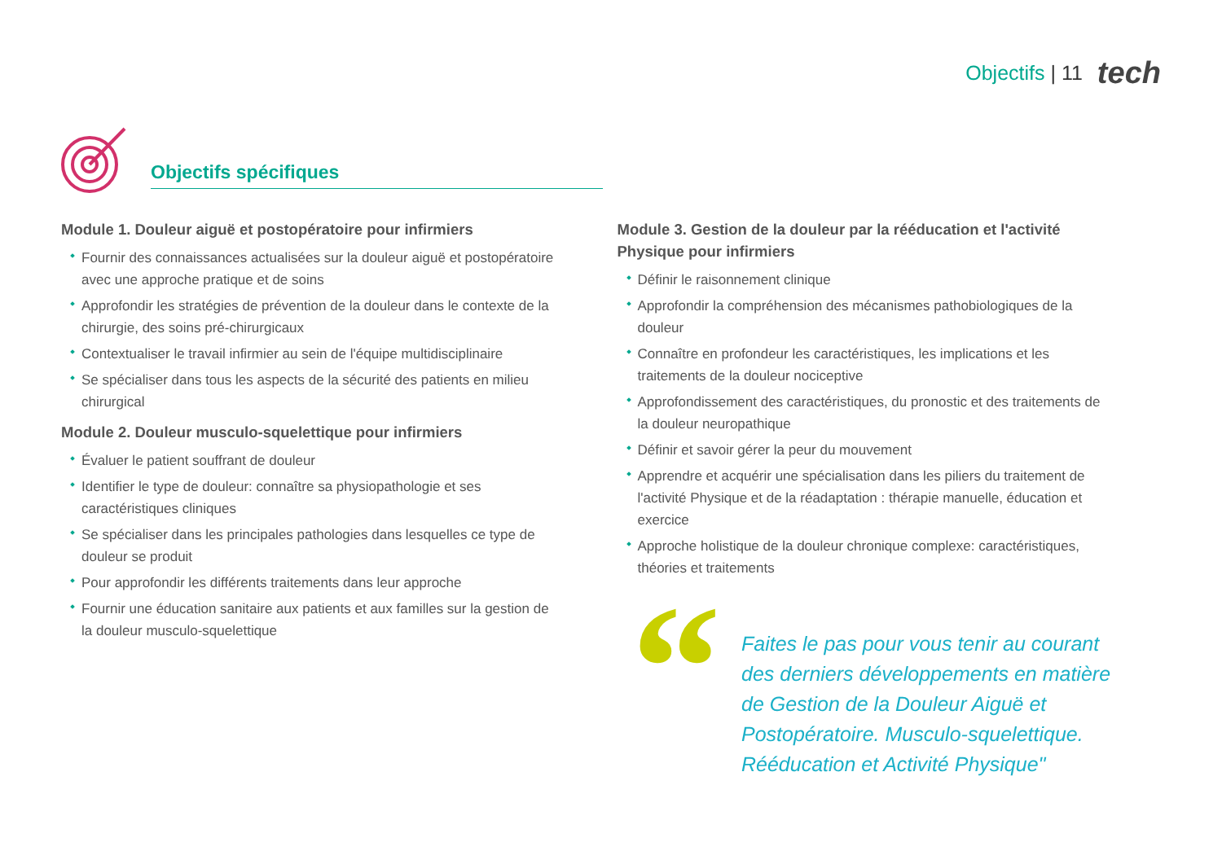Objectifs | 11 tech
Objectifs spécifiques
Module 1. Douleur aiguë et postopératoire pour infirmiers
Fournir des connaissances actualisées sur la douleur aiguë et postopératoire avec une approche pratique et de soins
Approfondir les stratégies de prévention de la douleur dans le contexte de la chirurgie, des soins pré-chirurgicaux
Contextualiser le travail infirmier au sein de l'équipe multidisciplinaire
Se spécialiser dans tous les aspects de la sécurité des patients en milieu chirurgical
Module 2. Douleur musculo-squelettique pour infirmiers
Évaluer le patient souffrant de douleur
Identifier le type de douleur: connaître sa physiopathologie et ses caractéristiques cliniques
Se spécialiser dans les principales pathologies dans lesquelles ce type de douleur se produit
Pour approfondir les différents traitements dans leur approche
Fournir une éducation sanitaire aux patients et aux familles sur la gestion de la douleur musculo-squelettique
Module 3. Gestion de la douleur par la rééducation et l'activité Physique pour infirmiers
Définir le raisonnement clinique
Approfondir la compréhension des mécanismes pathobiologiques de la douleur
Connaître en profondeur les caractéristiques, les implications et les traitements de la douleur nociceptive
Approfondissement des caractéristiques, du pronostic et des traitements de la douleur neuropathique
Définir et savoir gérer la peur du mouvement
Apprendre et acquérir une spécialisation dans les piliers du traitement de l'activité Physique et de la réadaptation : thérapie manuelle, éducation et exercice
Approche holistique de la douleur chronique complexe: caractéristiques, théories et traitements
“
Faites le pas pour vous tenir au courant des derniers développements en matière de Gestion de la Douleur Aiguë et Postopératoire. Musculo-squelettique. Rééducation et Activité Physique"